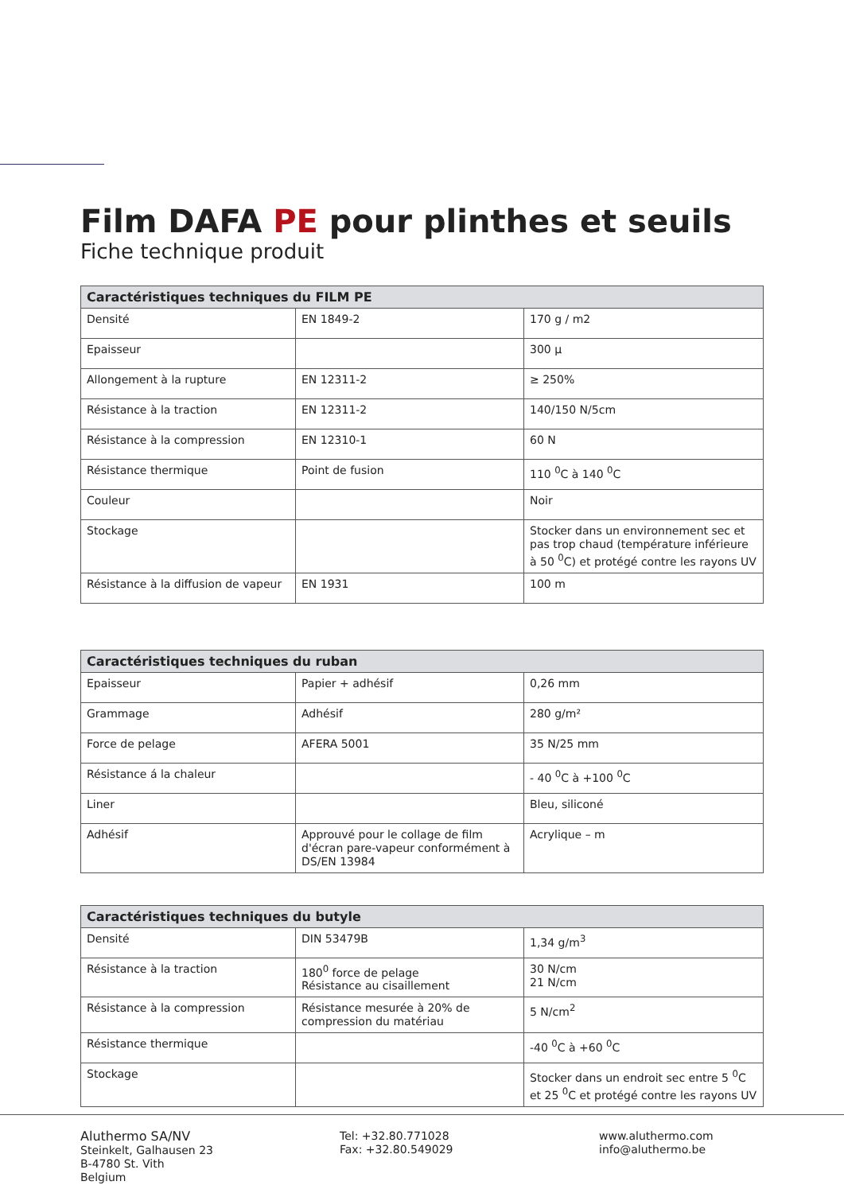Film DAFA PE pour plinthes et seuils
Fiche technique produit
| Caractéristiques techniques du FILM PE | | |
| --- | --- | --- |
| Densité | EN 1849-2 | 170 g / m2 |
| Epaisseur | | 300 µ |
| Allongement à la rupture | EN 12311-2 | ≥ 250% |
| Résistance à la traction | EN 12311-2 | 140/150 N/5cm |
| Résistance à la compression | EN 12310-1 | 60 N |
| Résistance thermique | Point de fusion | 110 <sup>0</sup>C à 140 <sup>0</sup>C |
| Couleur | | Noir |
| Stockage | | Stocker dans un environnement sec et pas trop chaud (température inférieure à 50 <sup>0</sup>C) et protégé contre les rayons UV |
| Résistance à la diffusion de vapeur | EN 1931 | 100 m |
| Caractéristiques techniques du ruban | | |
| --- | --- | --- |
| Epaisseur | Papier + adhésif | 0,26 mm |
| Grammage | Adhésif | 280 g/m² |
| Force de pelage | AFERA 5001 | 35 N/25 mm |
| Résistance á la chaleur | | - 40 <sup>0</sup>C à +100 <sup>0</sup>C |
| Liner | | Bleu, siliconé |
| Adhésif | Approuvé pour le collage de film d'écran pare-vapeur conformément à DS/EN 13984 | Acrylique – m |
| Caractéristiques techniques du butyle | | |
| --- | --- | --- |
| Densité | DIN 53479B | 1,34 g/m<sup>3</sup> |
| Résistance à la traction | 180<sup>0</sup> force de pelage Résistance au cisaillement | 30 N/cm 21 N/cm |
| Résistance à la compression | Résistance mesurée à 20% de compression du matériau | 5 N/cm<sup>2</sup> |
| Résistance thermique | | -40 <sup>0</sup>C à +60 <sup>0</sup>C |
| Stockage | | Stocker dans un endroit sec entre 5 <sup>0</sup>C et 25 <sup>0</sup>C et protégé contre les rayons UV |
Aluthermo SA/NV
Steinkelt, Galhausen 23
B-4780 St. Vith
Belgium
Tel: +32.80.771028
Fax: +32.80.549029
www.aluthermo.com
info@aluthermo.be